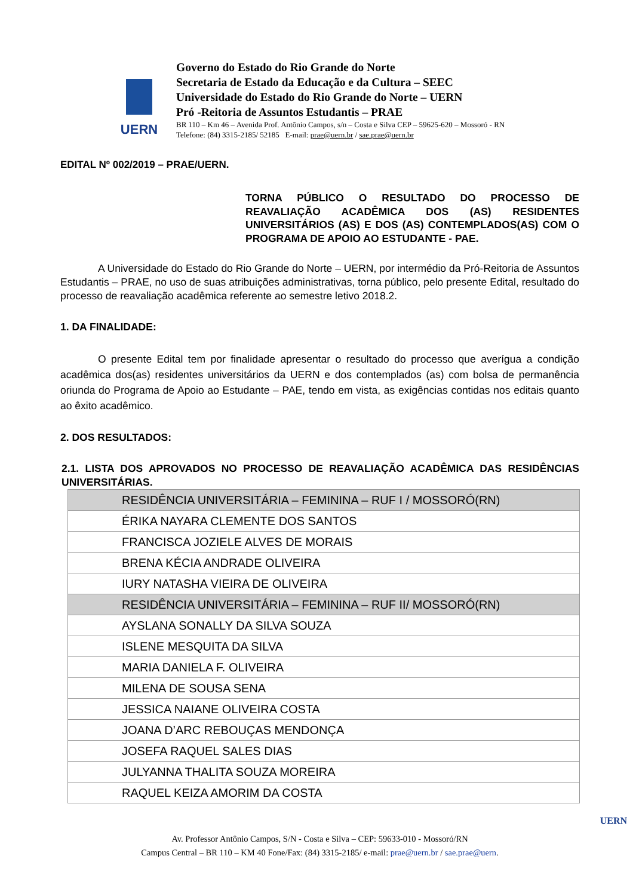UERN
Governo do Estado do Rio Grande do Norte
Secretaria de Estado da Educação e da Cultura – SEEC
Universidade do Estado do Rio Grande do Norte – UERN
Pró -Reitoria de Assuntos Estudantis – PRAE
BR 110 – Km 46 – Avenida Prof. Antônio Campos, s/n – Costa e Silva CEP – 59625-620 – Mossoró - RN
Telefone: (84) 3315-2185/ 52185 E-mail: prae@uern.br / sae.prae@uern.br
EDITAL Nº 002/2019 – PRAE/UERN.
TORNA PÚBLICO O RESULTADO DO PROCESSO DE REAVALIAÇÃO ACADÊMICA DOS (AS) RESIDENTES UNIVERSITÁRIOS (AS) E DOS (AS) CONTEMPLADOS(AS) COM O PROGRAMA DE APOIO AO ESTUDANTE - PAE.
A Universidade do Estado do Rio Grande do Norte – UERN, por intermédio da Pró-Reitoria de Assuntos Estudantis – PRAE, no uso de suas atribuições administrativas, torna público, pelo presente Edital, resultado do processo de reavaliação acadêmica referente ao semestre letivo 2018.2.
1. DA FINALIDADE:
O presente Edital tem por finalidade apresentar o resultado do processo que averígua a condição acadêmica dos(as) residentes universitários da UERN e dos contemplados (as) com bolsa de permanência oriunda do Programa de Apoio ao Estudante – PAE, tendo em vista, as exigências contidas nos editais quanto ao êxito acadêmico.
2. DOS RESULTADOS:
2.1. LISTA DOS APROVADOS NO PROCESSO DE REAVALIAÇÃO ACADÊMICA DAS RESIDÊNCIAS UNIVERSITÁRIAS.
| RESIDÊNCIA UNIVERSITÁRIA – FEMININA – RUF I / MOSSORÓ(RN) |
| ÉRIKA NAYARA CLEMENTE DOS SANTOS |
| FRANCISCA JOZIELE ALVES DE MORAIS |
| BRENA KÉCIA ANDRADE OLIVEIRA |
| IURY NATASHA VIEIRA DE OLIVEIRA |
| RESIDÊNCIA UNIVERSITÁRIA – FEMININA – RUF II/ MOSSORÓ(RN) |
| AYSLANA SONALLY DA SILVA SOUZA |
| ISLENE MESQUITA DA SILVA |
| MARIA DANIELA F. OLIVEIRA |
| MILENA DE SOUSA SENA |
| JESSICA NAIANE OLIVEIRA COSTA |
| JOANA D’ARC REBOUÇAS MENDONÇA |
| JOSEFA RAQUEL SALES DIAS |
| JULYANNA THALITA SOUZA MOREIRA |
| RAQUEL KEIZA AMORIM DA COSTA |
UERN
Av. Professor Antônio Campos, S/N - Costa e Silva – CEP: 59633-010 - Mossoró/RN
Campus Central – BR 110 – KM 40 Fone/Fax: (84) 3315-2185/ e-mail: prae@uern.br / sae.prae@uern.